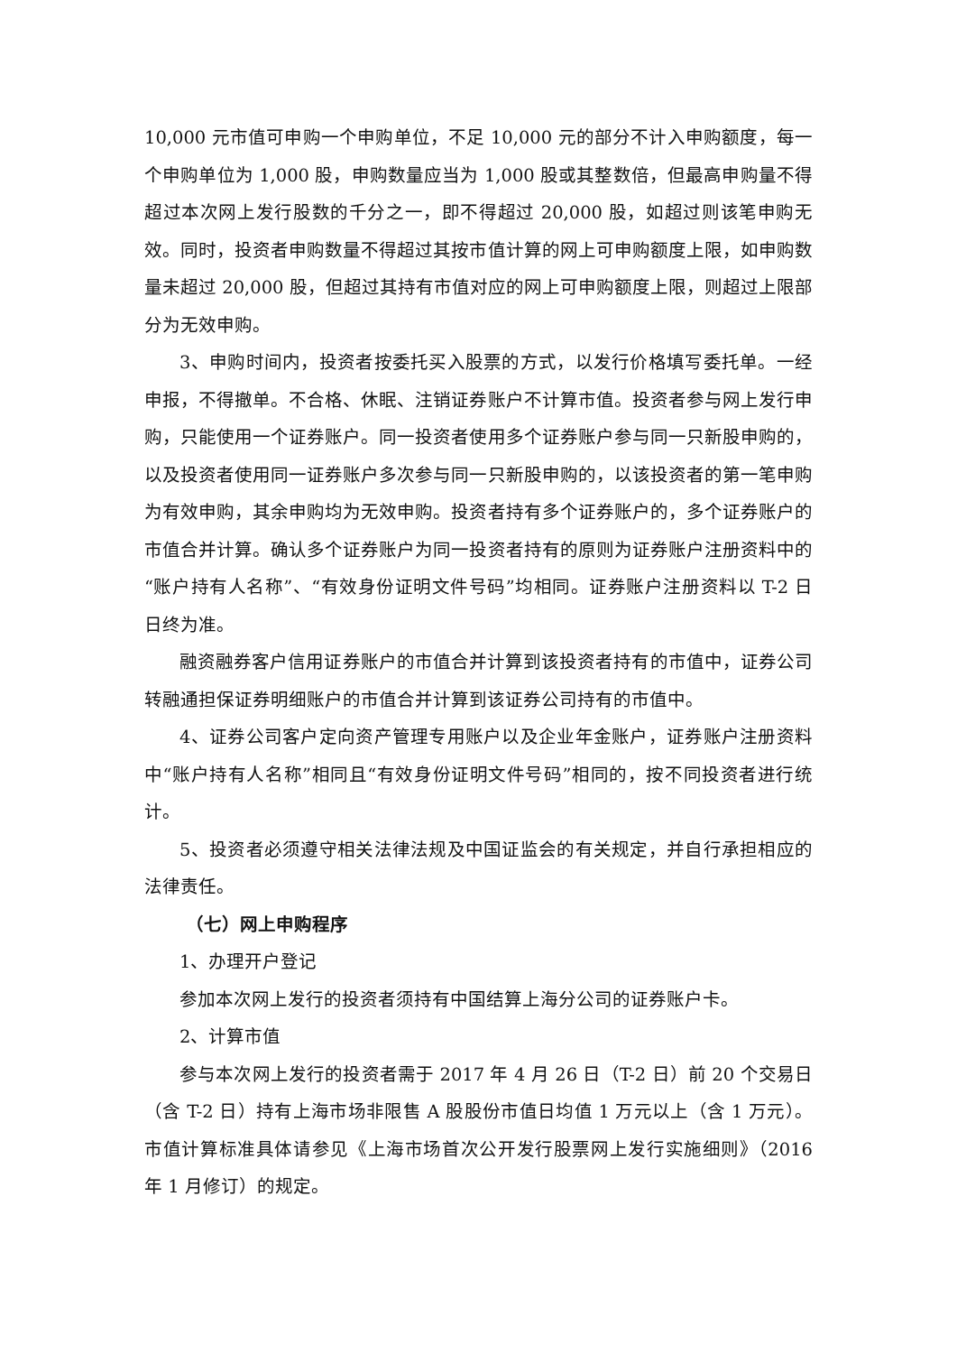10,000 元市值可申购一个申购单位，不足 10,000 元的部分不计入申购额度，每一个申购单位为 1,000 股，申购数量应当为 1,000 股或其整数倍，但最高申购量不得超过本次网上发行股数的千分之一，即不得超过 20,000 股，如超过则该笔申购无效。同时，投资者申购数量不得超过其按市值计算的网上可申购额度上限，如申购数量未超过 20,000 股，但超过其持有市值对应的网上可申购额度上限，则超过上限部分为无效申购。
3、申购时间内，投资者按委托买入股票的方式，以发行价格填写委托单。一经申报，不得撤单。不合格、休眠、注销证券账户不计算市值。投资者参与网上发行申购，只能使用一个证券账户。同一投资者使用多个证券账户参与同一只新股申购的，以及投资者使用同一证券账户多次参与同一只新股申购的，以该投资者的第一笔申购为有效申购，其余申购均为无效申购。投资者持有多个证券账户的，多个证券账户的市值合并计算。确认多个证券账户为同一投资者持有的原则为证券账户注册资料中的“账户持有人名称”、“有效身份证明文件号码”均相同。证券账户注册资料以 T-2 日日终为准。
融资融券客户信用证券账户的市值合并计算到该投资者持有的市值中，证券公司转融通担保证券明细账户的市值合并计算到该证券公司持有的市值中。
4、证券公司客户定向资产管理专用账户以及企业年金账户，证券账户注册资料中“账户持有人名称”相同且“有效身份证明文件号码”相同的，按不同投资者进行统计。
5、投资者必须遵守相关法律法规及中国证监会的有关规定，并自行承担相应的法律责任。
（七）网上申购程序
1、办理开户登记
参加本次网上发行的投资者须持有中国结算上海分公司的证券账户卡。
2、计算市值
参与本次网上发行的投资者需于 2017 年 4 月 26 日（T-2 日）前 20 个交易日（含 T-2 日）持有上海市场非限售 A 股股份市值日均值 1 万元以上（含 1 万元）。市值计算标准具体请参见《上海市场首次公开发行股票网上发行实施细则》（2016 年 1 月修订）的规定。